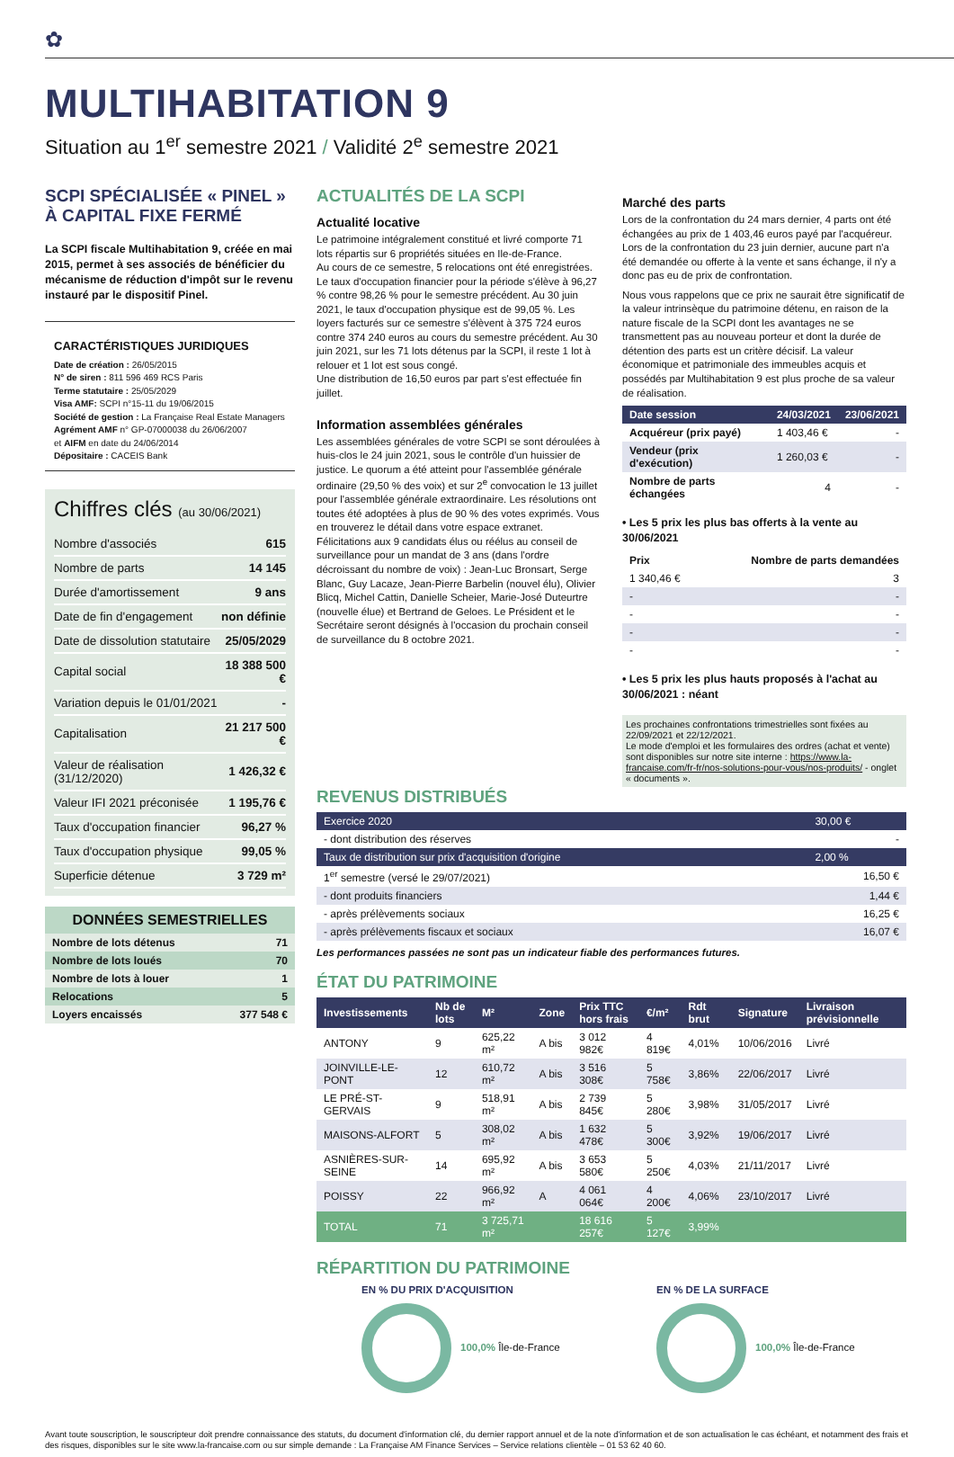✿
MULTIHABITATION 9
Situation au 1<sup>er</sup> semestre 2021 / Validité 2<sup>e</sup> semestre 2021
SCPI SPÉCIALISÉE « PINEL »
À CAPITAL FIXE FERMÉ
La SCPI fiscale Multihabitation 9, créée en mai 2015, permet à ses associés de bénéficier du mécanisme de réduction d'impôt sur le revenu instauré par le dispositif Pinel.
CARACTÉRISTIQUES JURIDIQUES
Date de création : 26/05/2015
N° de siren : 811 596 469 RCS Paris
Terme statutaire : 25/05/2029
Visa AMF: SCPI n°15-11 du 19/06/2015
Société de gestion : La Française Real Estate Managers
Agrément AMF n° GP-07000038 du 26/06/2007
et AIFM en date du 24/06/2014
Dépositaire : CACEIS Bank
Chiffres clés (au 30/06/2021)
| Nombre d'associés | 615 |
| Nombre de parts | 14 145 |
| Durée d'amortissement | 9 ans |
| Date de fin d'engagement | non définie |
| Date de dissolution statutaire | 25/05/2029 |
| Capital social | 18 388 500 € |
| Variation depuis le 01/01/2021 | - |
| Capitalisation | 21 217 500 € |
| Valeur de réalisation (31/12/2020) | 1 426,32 € |
| Valeur IFI 2021 préconisée | 1 195,76 € |
| Taux d'occupation financier | 96,27 % |
| Taux d'occupation physique | 99,05 % |
| Superficie détenue | 3 729 m² |
DONNÉES SEMESTRIELLES
| Nombre de lots détenus | 71 |
| Nombre de lots loués | 70 |
| Nombre de lots à louer | 1 |
| Relocations | 5 |
| Loyers encaissés | 377 548 € |
ACTUALITÉS DE LA SCPI
Actualité locative
Le patrimoine intégralement constitué et livré comporte 71 lots répartis sur 6 propriétés situées en Ile-de-France.
Au cours de ce semestre, 5 relocations ont été enregistrées. Le taux d'occupation financier pour la période s'élève à 96,27 % contre 98,26 % pour le semestre précédent. Au 30 juin 2021, le taux d'occupation physique est de 99,05 %. Les loyers facturés sur ce semestre s'élèvent à 375 724 euros contre 374 240 euros au cours du semestre précédent. Au 30 juin 2021, sur les 71 lots détenus par la SCPI, il reste 1 lot à relouer et 1 lot est sous congé.
Une distribution de 16,50 euros par part s'est effectuée fin juillet.
Information assemblées générales
Les assemblées générales de votre SCPI se sont déroulées à huis-clos le 24 juin 2021, sous le contrôle d'un huissier de justice. Le quorum a été atteint pour l'assemblée générale ordinaire (29,50 % des voix) et sur 2<sup>e</sup> convocation le 13 juillet pour l'assemblée générale extraordinaire. Les résolutions ont toutes été adoptées à plus de 90 % des votes exprimés. Vous en trouverez le détail dans votre espace extranet.
Félicitations aux 9 candidats élus ou réélus au conseil de surveillance pour un mandat de 3 ans (dans l'ordre décroissant du nombre de voix) : Jean-Luc Bronsart, Serge Blanc, Guy Lacaze, Jean-Pierre Barbelin (nouvel élu), Olivier Blicq, Michel Cattin, Danielle Scheier, Marie-José Duteurtre (nouvelle élue) et Bertrand de Geloes. Le Président et le Secrétaire seront désignés à l'occasion du prochain conseil de surveillance du 8 octobre 2021.
Marché des parts
Lors de la confrontation du 24 mars dernier, 4 parts ont été échangées au prix de 1 403,46 euros payé par l'acquéreur. Lors de la confrontation du 23 juin dernier, aucune part n'a été demandée ou offerte à la vente et sans échange, il n'y a donc pas eu de prix de confrontation.
Nous vous rappelons que ce prix ne saurait être significatif de la valeur intrinsèque du patrimoine détenu, en raison de la nature fiscale de la SCPI dont les avantages ne se transmettent pas au nouveau porteur et dont la durée de détention des parts est un critère décisif. La valeur économique et patrimoniale des immeubles acquis et possédés par Multihabitation 9 est plus proche de sa valeur de réalisation.
| Date session | 24/03/2021 | 23/06/2021 |
| --- | --- | --- |
| Acquéreur (prix payé) | 1 403,46 € | - |
| Vendeur (prix d'exécution) | 1 260,03 € | - |
| Nombre de parts échangées | 4 | - |
• Les 5 prix les plus bas offerts à la vente au 30/06/2021
| Prix | Nombre de parts demandées |
| --- | --- |
| 1 340,46 € | 3 |
| - | - |
| - | - |
| - | - |
| - | - |
• Les 5 prix les plus hauts proposés à l'achat au 30/06/2021 : néant
Les prochaines confrontations trimestrielles sont fixées au 22/09/2021 et 22/12/2021.
Le mode d'emploi et les formulaires des ordres (achat et vente) sont disponibles sur notre site interne : https://www.la-francaise.com/fr-fr/nos-solutions-pour-vous/nos-produits/ - onglet « documents ».
REVENUS DISTRIBUÉS
| Exercice 2020 | 30,00 € |
| - dont distribution des réserves | - |
| Taux de distribution sur prix d'acquisition d'origine | 2,00 % |
| 1<sup>er</sup> semestre (versé le 29/07/2021) | 16,50 € |
| - dont produits financiers | 1,44 € |
| - après prélèvements sociaux | 16,25 € |
| - après prélèvements fiscaux et sociaux | 16,07 € |
Les performances passées ne sont pas un indicateur fiable des performances futures.
ÉTAT DU PATRIMOINE
| Investissements | Nb de lots | M² | Zone | Prix TTC hors frais | €/m² | Rdt brut | Signature | Livraison prévisionnelle |
| --- | --- | --- | --- | --- | --- | --- | --- | --- |
| ANTONY | 9 | 625,22 m² | A bis | 3 012 982€ | 4 819€ | 4,01% | 10/06/2016 | Livré |
| JOINVILLE-LE-PONT | 12 | 610,72 m² | A bis | 3 516 308€ | 5 758€ | 3,86% | 22/06/2017 | Livré |
| LE PRÉ-ST-GERVAIS | 9 | 518,91 m² | A bis | 2 739 845€ | 5 280€ | 3,98% | 31/05/2017 | Livré |
| MAISONS-ALFORT | 5 | 308,02 m² | A bis | 1 632 478€ | 5 300€ | 3,92% | 19/06/2017 | Livré |
| ASNIÈRES-SUR-SEINE | 14 | 695,92 m² | A bis | 3 653 580€ | 5 250€ | 4,03% | 21/11/2017 | Livré |
| POISSY | 22 | 966,92 m² | A | 4 061 064€ | 4 200€ | 4,06% | 23/10/2017 | Livré |
| TOTAL | 71 | 3 725,71 m² | | 18 616 257€ | 5 127€ | 3,99% | | |
RÉPARTITION DU PATRIMOINE
EN % DU PRIX D'ACQUISITION
100,0% Île-de-France
EN % DE LA SURFACE
100,0% Île-de-France
Avant toute souscription, le souscripteur doit prendre connaissance des statuts, du document d'information clé, du dernier rapport annuel et de la note d'information et de son actualisation le cas échéant, et notamment des frais et des risques, disponibles sur le site www.la-francaise.com ou sur simple demande : La Française AM Finance Services – Service relations clientèle – 01 53 62 40 60.